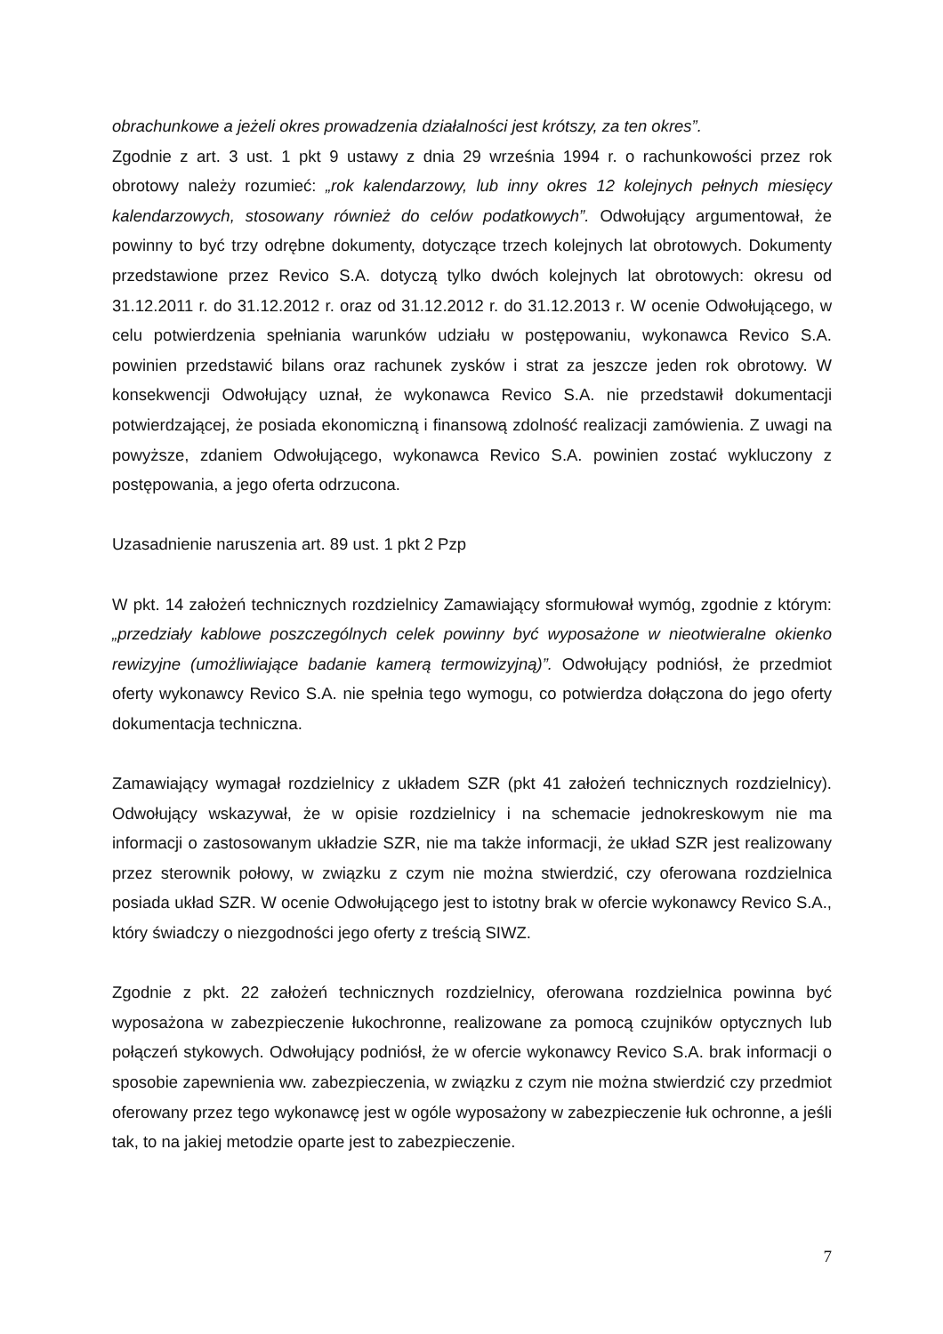obrachunkowe a jeżeli okres prowadzenia działalności jest krótszy, za ten okres”.
Zgodnie z art. 3 ust. 1 pkt 9 ustawy z dnia 29 września 1994 r. o rachunkowości przez rok obrotowy należy rozumieć: „rok kalendarzowy, lub inny okres 12 kolejnych pełnych miesięcy kalendarzowych, stosowany również do celów podatkowych”. Odwołujący argumentował, że powinny to być trzy odrębne dokumenty, dotyczące trzech kolejnych lat obrotowych. Dokumenty przedstawione przez Revico S.A. dotyczą tylko dwóch kolejnych lat obrotowych: okresu od 31.12.2011 r. do 31.12.2012 r. oraz od 31.12.2012 r. do 31.12.2013 r. W ocenie Odwołującego, w celu potwierdzenia spełniania warunków udziału w postępowaniu, wykonawca Revico S.A. powinien przedstawić bilans oraz rachunek zysków i strat za jeszcze jeden rok obrotowy. W konsekwencji Odwołujący uznał, że wykonawca Revico S.A. nie przedstawił dokumentacji potwierdzającej, że posiada ekonomiczną i finansową zdolność realizacji zamówienia. Z uwagi na powyższe, zdaniem Odwołującego, wykonawca Revico S.A. powinien zostać wykluczony z postępowania, a jego oferta odrzucona.
Uzasadnienie naruszenia art. 89 ust. 1 pkt 2 Pzp
W pkt. 14 założeń technicznych rozdzielnicy Zamawiający sformułował wymóg, zgodnie z którym: „przedziały kablowe poszczególnych celek powinny być wyposażone w nieotwieralne okienko rewizyjne (umożliwiające badanie kamerą termowizyjną)”. Odwołujący podniósł, że przedmiot oferty wykonawcy Revico S.A. nie spełnia tego wymogu, co potwierdza dołączona do jego oferty dokumentacja techniczna.
Zamawiający wymagał rozdzielnicy z układem SZR (pkt 41 założeń technicznych rozdzielnicy). Odwołujący wskazywał, że w opisie rozdzielnicy i na schemacie jednokreskowym nie ma informacji o zastosowanym układzie SZR, nie ma także informacji, że układ SZR jest realizowany przez sterownik połowy, w związku z czym nie można stwierdzić, czy oferowana rozdzielnica posiada układ SZR. W ocenie Odwołującego jest to istotny brak w ofercie wykonawcy Revico S.A., który świadczy o niezgodności jego oferty z treścią SIWZ.
Zgodnie z pkt. 22 założeń technicznych rozdzielnicy, oferowana rozdzielnica powinna być wyposażona w zabezpieczenie łukochronne, realizowane za pomocą czujników optycznych lub połączeń stykowych. Odwołujący podniósł, że w ofercie wykonawcy Revico S.A. brak informacji o sposobie zapewnienia ww. zabezpieczenia, w związku z czym nie można stwierdzić czy przedmiot oferowany przez tego wykonawcę jest w ogóle wyposażony w zabezpieczenie łuk ochronne, a jeśli tak, to na jakiej metodzie oparte jest to zabezpieczenie.
7